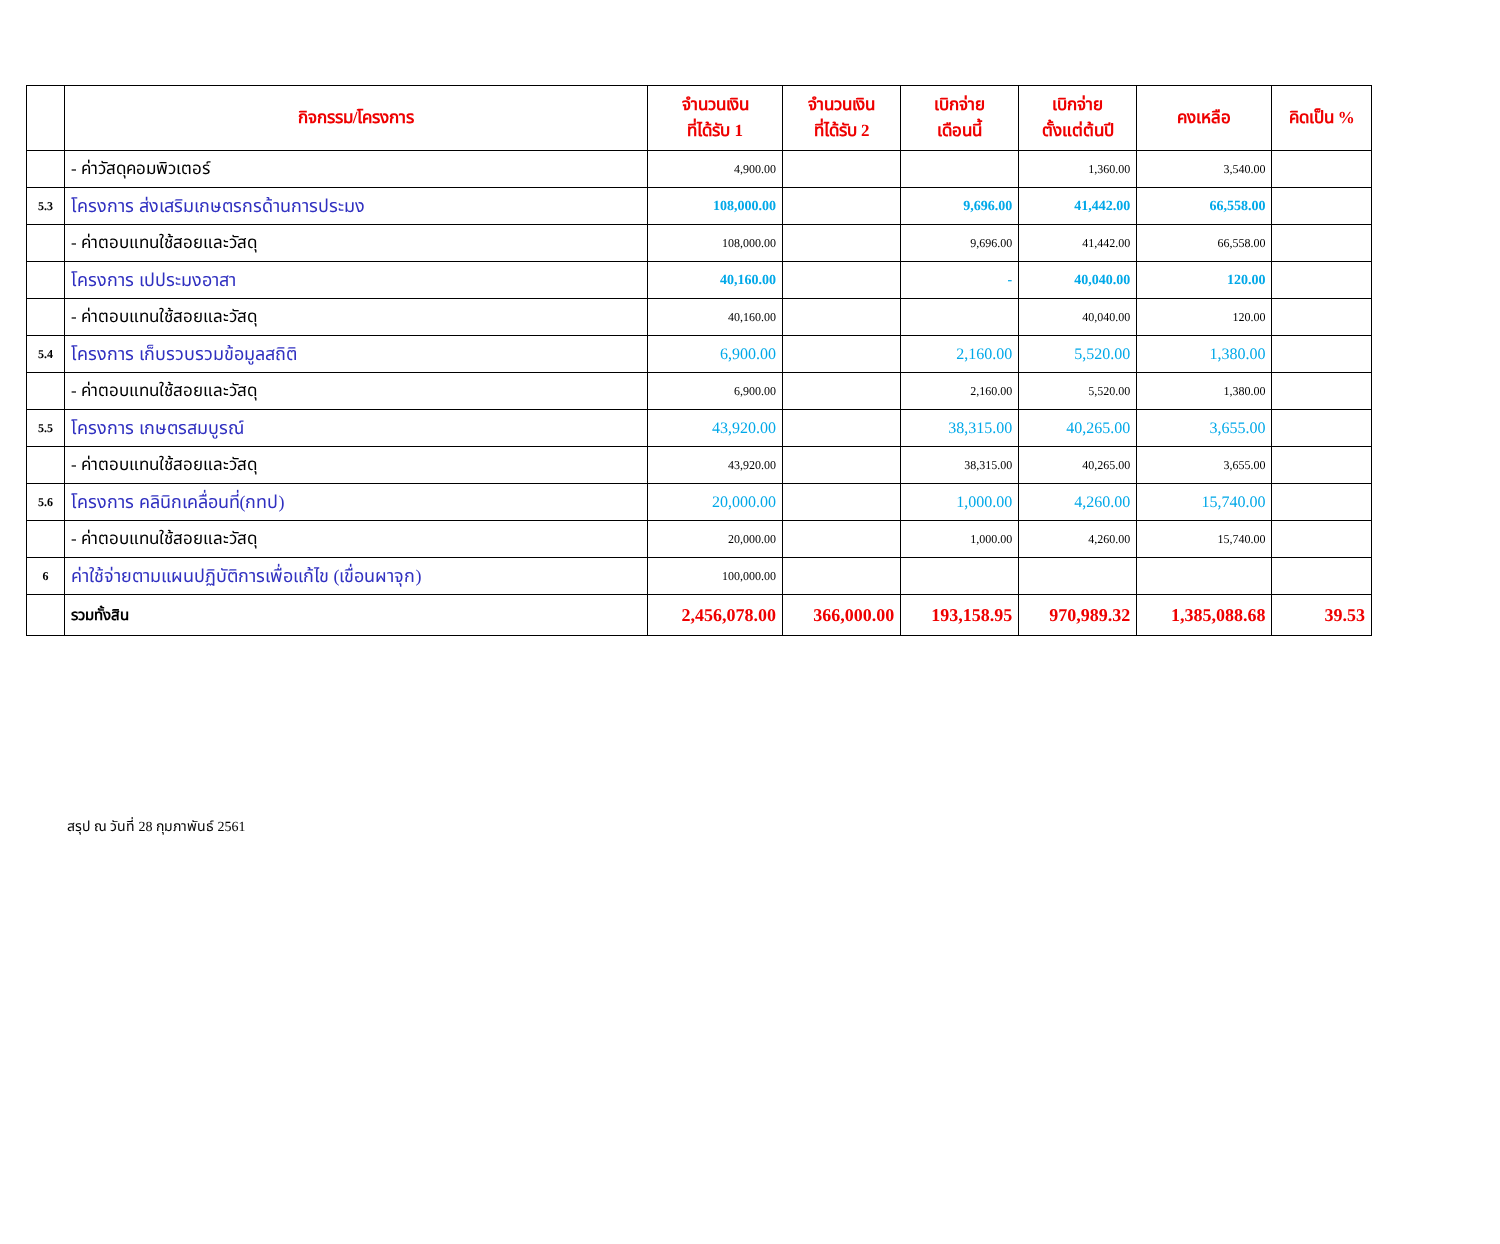| | กิจกรรม/โครงการ | จำนวนเงิน ที่ได้รับ 1 | จำนวนเงิน ที่ได้รับ 2 | เบิกจ่าย เดือนนี้ | เบิกจ่าย ตั้งแต่ต้นปี | คงเหลือ | คิดเป็น % |
| --- | --- | --- | --- | --- | --- | --- | --- |
| | - ค่าวัสดุคอมพิวเตอร์ | 4,900.00 | | | 1,360.00 | 3,540.00 | |
| 5.3 | โครงการ ส่งเสริมเกษตรกรด้านการประมง | 108,000.00 | | 9,696.00 | 41,442.00 | 66,558.00 | |
| | - ค่าตอบแทนใช้สอยและวัสดุ | 108,000.00 | | 9,696.00 | 41,442.00 | 66,558.00 | |
| | โครงการ เปประมงอาสา | 40,160.00 | | - | 40,040.00 | 120.00 | |
| | - ค่าตอบแทนใช้สอยและวัสดุ | 40,160.00 | | | 40,040.00 | 120.00 | |
| 5.4 | โครงการ เก็บรวบรวมข้อมูลสถิติ | 6,900.00 | | 2,160.00 | 5,520.00 | 1,380.00 | |
| | - ค่าตอบแทนใช้สอยและวัสดุ | 6,900.00 | | 2,160.00 | 5,520.00 | 1,380.00 | |
| 5.5 | โครงการ เกษตรสมบูรณ์ | 43,920.00 | | 38,315.00 | 40,265.00 | 3,655.00 | |
| | - ค่าตอบแทนใช้สอยและวัสดุ | 43,920.00 | | 38,315.00 | 40,265.00 | 3,655.00 | |
| 5.6 | โครงการ คลินิกเคลื่อนที่(กทป) | 20,000.00 | | 1,000.00 | 4,260.00 | 15,740.00 | |
| | - ค่าตอบแทนใช้สอยและวัสดุ | 20,000.00 | | 1,000.00 | 4,260.00 | 15,740.00 | |
| 6 | ค่าใช้จ่ายตามแผนปฏิบัติการเพื่อแก้ไข (เขื่อนผาจุก) | 100,000.00 | | | | | |
| | รวมทั้งสิน | 2,456,078.00 | 366,000.00 | 193,158.95 | 970,989.32 | 1,385,088.68 | 39.53 |
สรุป ณ วันที่ 28 กุมภาพันธ์ 2561